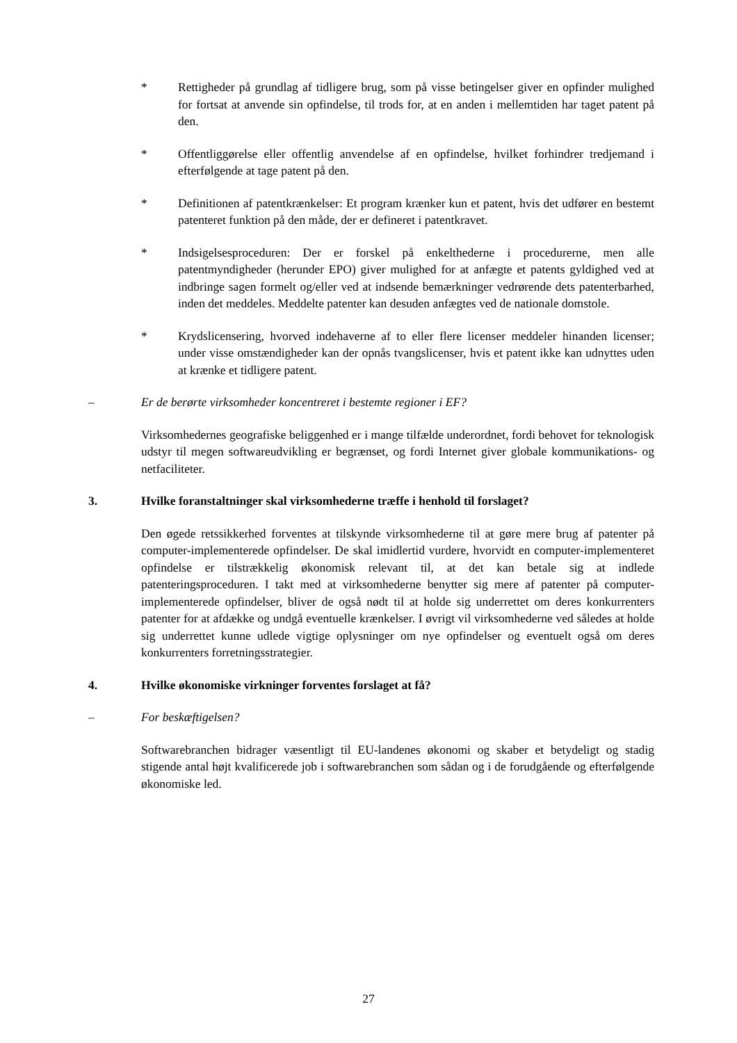* Rettigheder på grundlag af tidligere brug, som på visse betingelser giver en opfinder mulighed for fortsat at anvende sin opfindelse, til trods for, at en anden i mellemtiden har taget patent på den.
* Offentliggørelse eller offentlig anvendelse af en opfindelse, hvilket forhindrer tredjemand i efterfølgende at tage patent på den.
* Definitionen af patentkrænkelser: Et program krænker kun et patent, hvis det udfører en bestemt patenteret funktion på den måde, der er defineret i patentkravet.
* Indsigelsesproceduren: Der er forskel på enkelthederne i procedurerne, men alle patentmyndigheder (herunder EPO) giver mulighed for at anfægte et patents gyldighed ved at indbringe sagen formelt og/eller ved at indsende bemærkninger vedrørende dets patenterbarhed, inden det meddeles. Meddelte patenter kan desuden anfægtes ved de nationale domstole.
* Krydslicensering, hvorved indehaverne af to eller flere licenser meddeler hinanden licenser; under visse omstændigheder kan der opnås tvangslicenser, hvis et patent ikke kan udnyttes uden at krænke et tidligere patent.
– Er de berørte virksomheder koncentreret i bestemte regioner i EF?
Virksomhedernes geografiske beliggenhed er i mange tilfælde underordnet, fordi behovet for teknologisk udstyr til megen softwareudvikling er begrænset, og fordi Internet giver globale kommunikations- og netfaciliteter.
3. Hvilke foranstaltninger skal virksomhederne træffe i henhold til forslaget?
Den øgede retssikkerhed forventes at tilskynde virksomhederne til at gøre mere brug af patenter på computer-implementerede opfindelser. De skal imidlertid vurdere, hvorvidt en computer-implementeret opfindelse er tilstrækkelig økonomisk relevant til, at det kan betale sig at indlede patenteringsproceduren. I takt med at virksomhederne benytter sig mere af patenter på computer-implementerede opfindelser, bliver de også nødt til at holde sig underrettet om deres konkurrenters patenter for at afdække og undgå eventuelle krænkelser. I øvrigt vil virksomhederne ved således at holde sig underrettet kunne udlede vigtige oplysninger om nye opfindelser og eventuelt også om deres konkurrenters forretningsstrategier.
4. Hvilke økonomiske virkninger forventes forslaget at få?
– For beskæftigelsen?
Softwarebranchen bidrager væsentligt til EU-landenes økonomi og skaber et betydeligt og stadig stigende antal højt kvalificerede job i softwarebranchen som sådan og i de forudgående og efterfølgende økonomiske led.
27